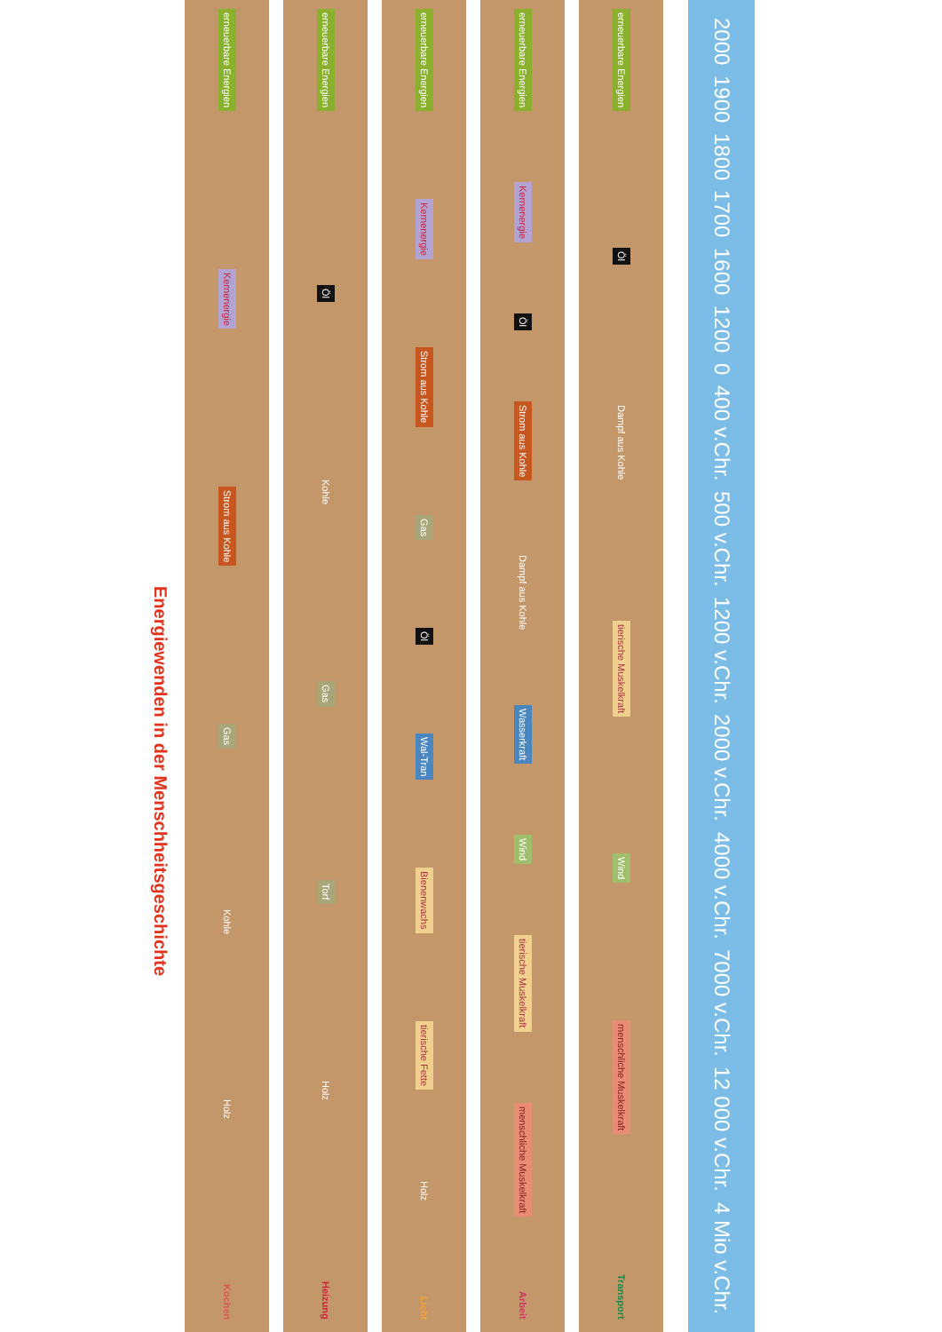Energiewenden in der Menschheitsgeschichte
erneuerbare Energien
Kernenergie
Strom aus Kohle
Gas
Kohle
Holz
Kochen
erneuerbare Energien
Öl
Kohle
Gas
Torf
Holz
Heizung
erneuerbare Energien
Kernenergie
Strom aus Kohle
Gas
Öl
Wal-Tran
Bienenwachs
tierische Fette
Holz
Licht
erneuerbare Energien
Kernenergie
Öl
Strom aus Kohle
Dampf aus Kohle
Wasserkraft
Wind
tierische Muskelkraft
menschliche Muskelkraft
Arbeit
erneuerbare Energien
Öl
Dampf aus Kohle
tierische Muskelkraft
Wind
menschliche Muskelkraft
Transport
2000
1900
1800
1700
1600
1200
0
400 v.Chr.
500 v.Chr.
1200 v.Chr.
2000 v.Chr.
4000 v.Chr.
7000 v.Chr.
12 000 v.Chr.
4 Mio v.Chr.